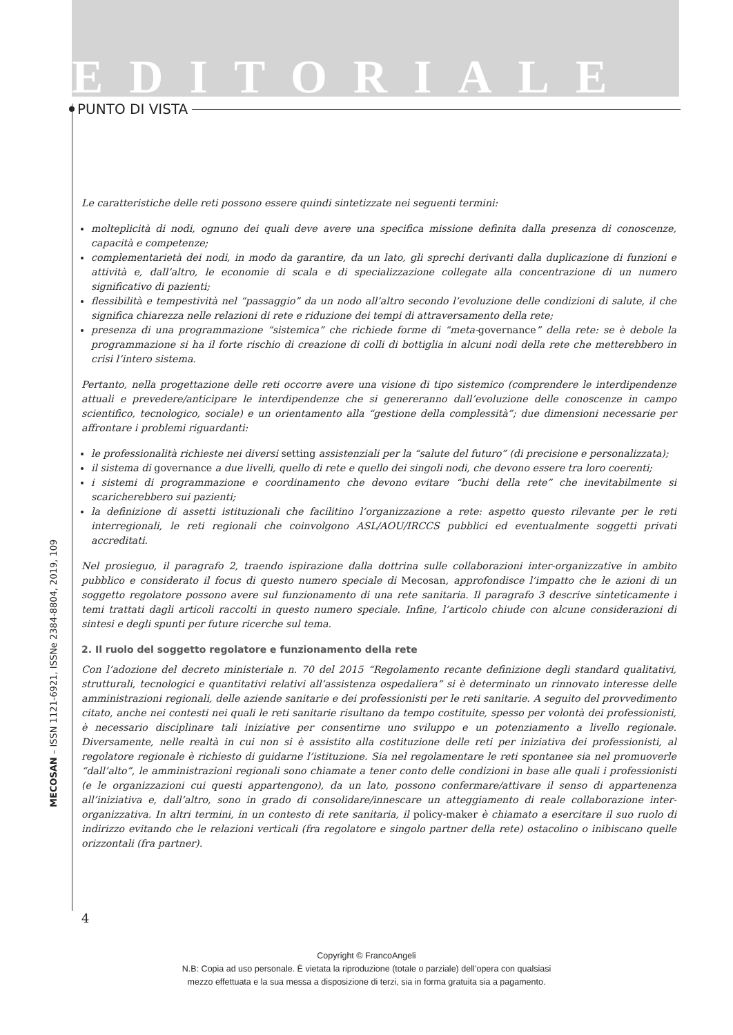EDITORIALE
PUNTO DI VISTA
Le caratteristiche delle reti possono essere quindi sintetizzate nei seguenti termini:
molteplicità di nodi, ognuno dei quali deve avere una specifica missione definita dalla presenza di conoscenze, capacità e competenze;
complementarietà dei nodi, in modo da garantire, da un lato, gli sprechi derivanti dalla duplicazione di funzioni e attività e, dall’altro, le economie di scala e di specializzazione collegate alla concentrazione di un numero significativo di pazienti;
flessibilità e tempestività nel “passaggio” da un nodo all’altro secondo l’evoluzione delle condizioni di salute, il che significa chiarezza nelle relazioni di rete e riduzione dei tempi di attraversamento della rete;
presenza di una programmazione “sistemica” che richiede forme di “meta-governance” della rete: se è debole la programmazione si ha il forte rischio di creazione di colli di bottiglia in alcuni nodi della rete che metterebbero in crisi l’intero sistema.
Pertanto, nella progettazione delle reti occorre avere una visione di tipo sistemico (comprendere le interdipendenze attuali e prevedere/anticipare le interdipendenze che si genereranno dall’evoluzione delle conoscenze in campo scientifico, tecnologico, sociale) e un orientamento alla “gestione della complessità”; due dimensioni necessarie per affrontare i problemi riguardanti:
le professionalità richieste nei diversi setting assistenziali per la “salute del futuro” (di precisione e personalizzata);
il sistema di governance a due livelli, quello di rete e quello dei singoli nodi, che devono essere tra loro coerenti;
i sistemi di programmazione e coordinamento che devono evitare “buchi della rete” che inevitabilmente si scaricherebbero sui pazienti;
la definizione di assetti istituzionali che facilitino l’organizzazione a rete: aspetto questo rilevante per le reti interregionali, le reti regionali che coinvolgono ASL/AOU/IRCCS pubblici ed eventualmente soggetti privati accreditati.
Nel prosieguo, il paragrafo 2, traendo ispirazione dalla dottrina sulle collaborazioni inter-organizzative in ambito pubblico e considerato il focus di questo numero speciale di Mecosan, approfondisce l’impatto che le azioni di un soggetto regolatore possono avere sul funzionamento di una rete sanitaria. Il paragrafo 3 descrive sinteticamente i temi trattati dagli articoli raccolti in questo numero speciale. Infine, l’articolo chiude con alcune considerazioni di sintesi e degli spunti per future ricerche sul tema.
2. Il ruolo del soggetto regolatore e funzionamento della rete
Con l’adozione del decreto ministeriale n. 70 del 2015 “Regolamento recante definizione degli standard qualitativi, strutturali, tecnologici e quantitativi relativi all’assistenza ospedaliera” si è determinato un rinnovato interesse delle amministrazioni regionali, delle aziende sanitarie e dei professionisti per le reti sanitarie. A seguito del provvedimento citato, anche nei contesti nei quali le reti sanitarie risultano da tempo costituite, spesso per volontà dei professionisti, è necessario disciplinare tali iniziative per consentirne uno sviluppo e un potenziamento a livello regionale. Diversamente, nelle realtà in cui non si è assistito alla costituzione delle reti per iniziativa dei professionisti, al regolatore regionale è richiesto di guidarne l’istituzione. Sia nel regolamentare le reti spontanee sia nel promuoverle “dall’alto”, le amministrazioni regionali sono chiamate a tener conto delle condizioni in base alle quali i professionisti (e le organizzazioni cui questi appartengono), da un lato, possono confermare/attivare il senso di appartenenza all’iniziativa e, dall’altro, sono in grado di consolidare/innescare un atteggiamento di reale collaborazione inter-organizzativa. In altri termini, in un contesto di rete sanitaria, il policy-maker è chiamato a esercitare il suo ruolo di indirizzo evitando che le relazioni verticali (fra regolatore e singolo partner della rete) ostacolino o inibiscano quelle orizzontali (fra partner).
MECOSAN – ISSN 1121-6921, ISSNe 2384-8804, 2019, 109
4
Copyright © FrancoAngeli
N.B: Copia ad uso personale. È vietata la riproduzione (totale o parziale) dell’opera con qualsiasi
mezzo effettuata e la sua messa a disposizione di terzi, sia in forma gratuita sia a pagamento.